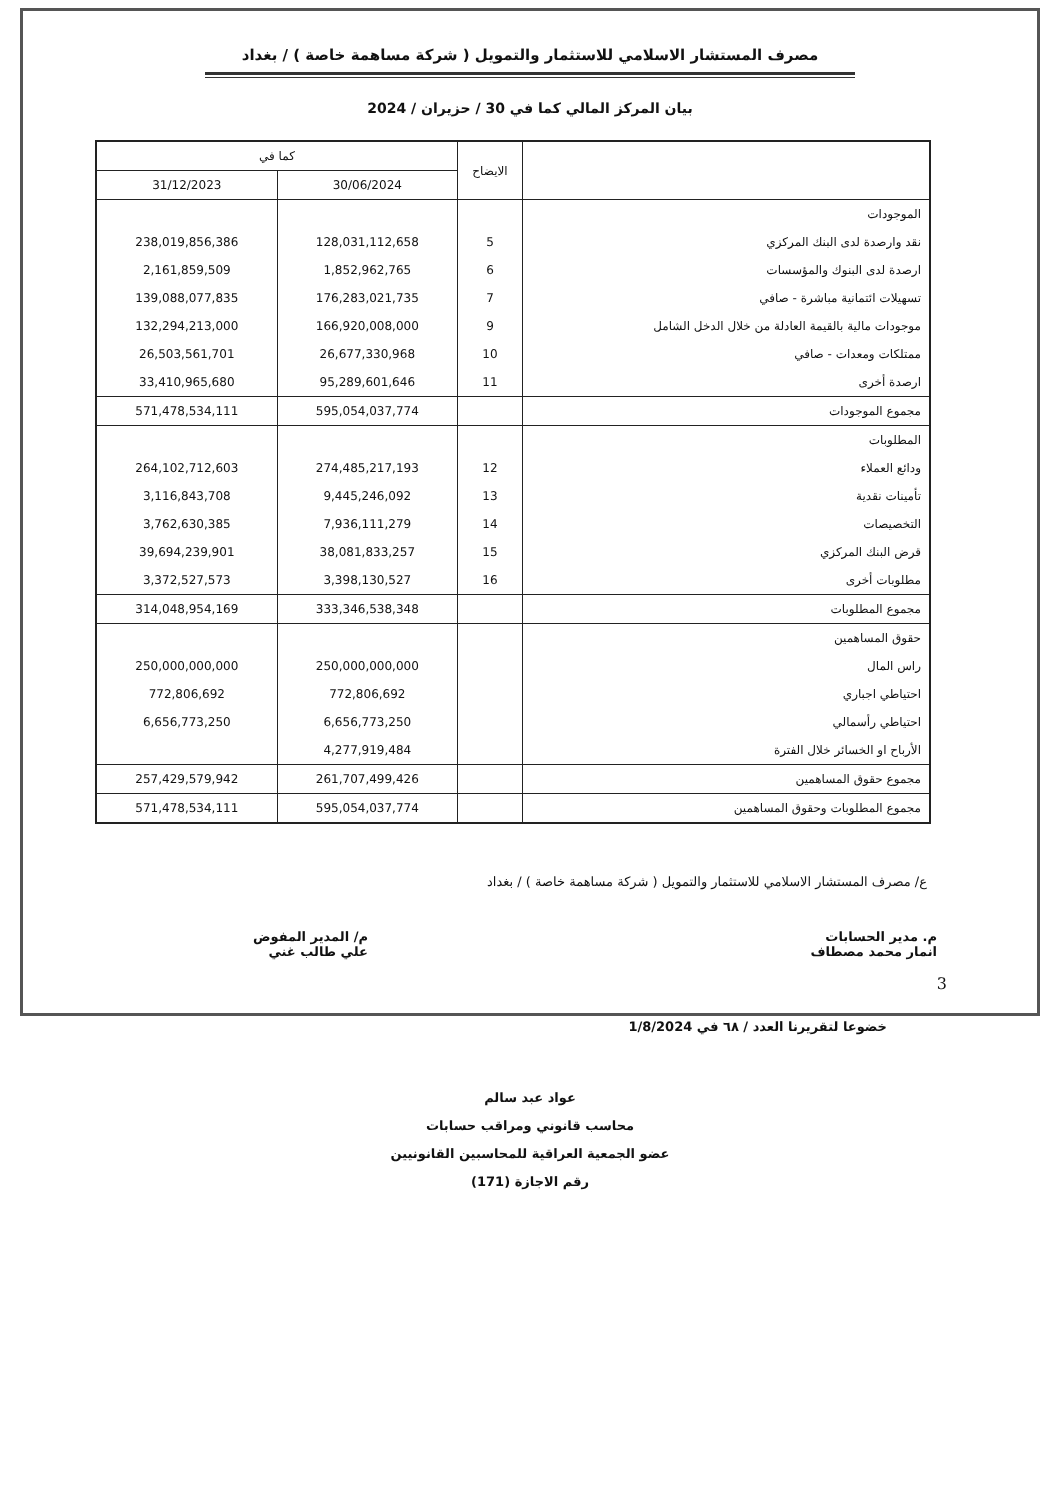مصرف المستشار الاسلامي للاستثمار والتمويل ( شركة مساهمة خاصة ) / بغداد
بيان المركز المالي كما في 30 / حزيران / 2024
| | الايضاح | كما في | |
| --- | --- | --- | --- |
| | | 30/06/2024 | 31/12/2023 |
| الموجودات | | | |
| نقد وارصدة لدى البنك المركزي | 5 | 128,031,112,658 | 238,019,856,386 |
| ارصدة لدى البنوك والمؤسسات | 6 | 1,852,962,765 | 2,161,859,509 |
| تسهيلات ائتمانية مباشرة - صافي | 7 | 176,283,021,735 | 139,088,077,835 |
| موجودات مالية بالقيمة العادلة من خلال الدخل الشامل | 9 | 166,920,008,000 | 132,294,213,000 |
| ممتلكات ومعدات - صافي | 10 | 26,677,330,968 | 26,503,561,701 |
| ارصدة أخرى | 11 | 95,289,601,646 | 33,410,965,680 |
| مجموع الموجودات | | 595,054,037,774 | 571,478,534,111 |
| المطلوبات | | | |
| ودائع العملاء | 12 | 274,485,217,193 | 264,102,712,603 |
| تأمينات نقدية | 13 | 9,445,246,092 | 3,116,843,708 |
| التخصيصات | 14 | 7,936,111,279 | 3,762,630,385 |
| قرض البنك المركزي | 15 | 38,081,833,257 | 39,694,239,901 |
| مطلوبات أخرى | 16 | 3,398,130,527 | 3,372,527,573 |
| مجموع المطلوبات | | 333,346,538,348 | 314,048,954,169 |
| حقوق المساهمين | | | |
| راس المال | | 250,000,000,000 | 250,000,000,000 |
| احتياطي اجباري | | 772,806,692 | 772,806,692 |
| احتياطي رأسمالي | | 6,656,773,250 | 6,656,773,250 |
| الأرباح او الخسائر خلال الفترة | | 4,277,919,484 | |
| مجموع حقوق المساهمين | | 261,707,499,426 | 257,429,579,942 |
| مجموع المطلوبات وحقوق المساهمين | | 595,054,037,774 | 571,478,534,111 |
ع/ مصرف المستشار الاسلامي للاستثمار والتمويل ( شركة مساهمة خاصة ) / بغداد
م. مدير الحسابات
انمار محمد مصطاف
م/ المدير المفوض
علي طالب غني
خضوعا لتقريرنا العدد / ٦٨ في 1/8/2024
عواد عبد سالم
محاسب قانوني ومراقب حسابات
عضو الجمعية العراقية للمحاسبين القانونيين
رقم الاجازة (171)
3